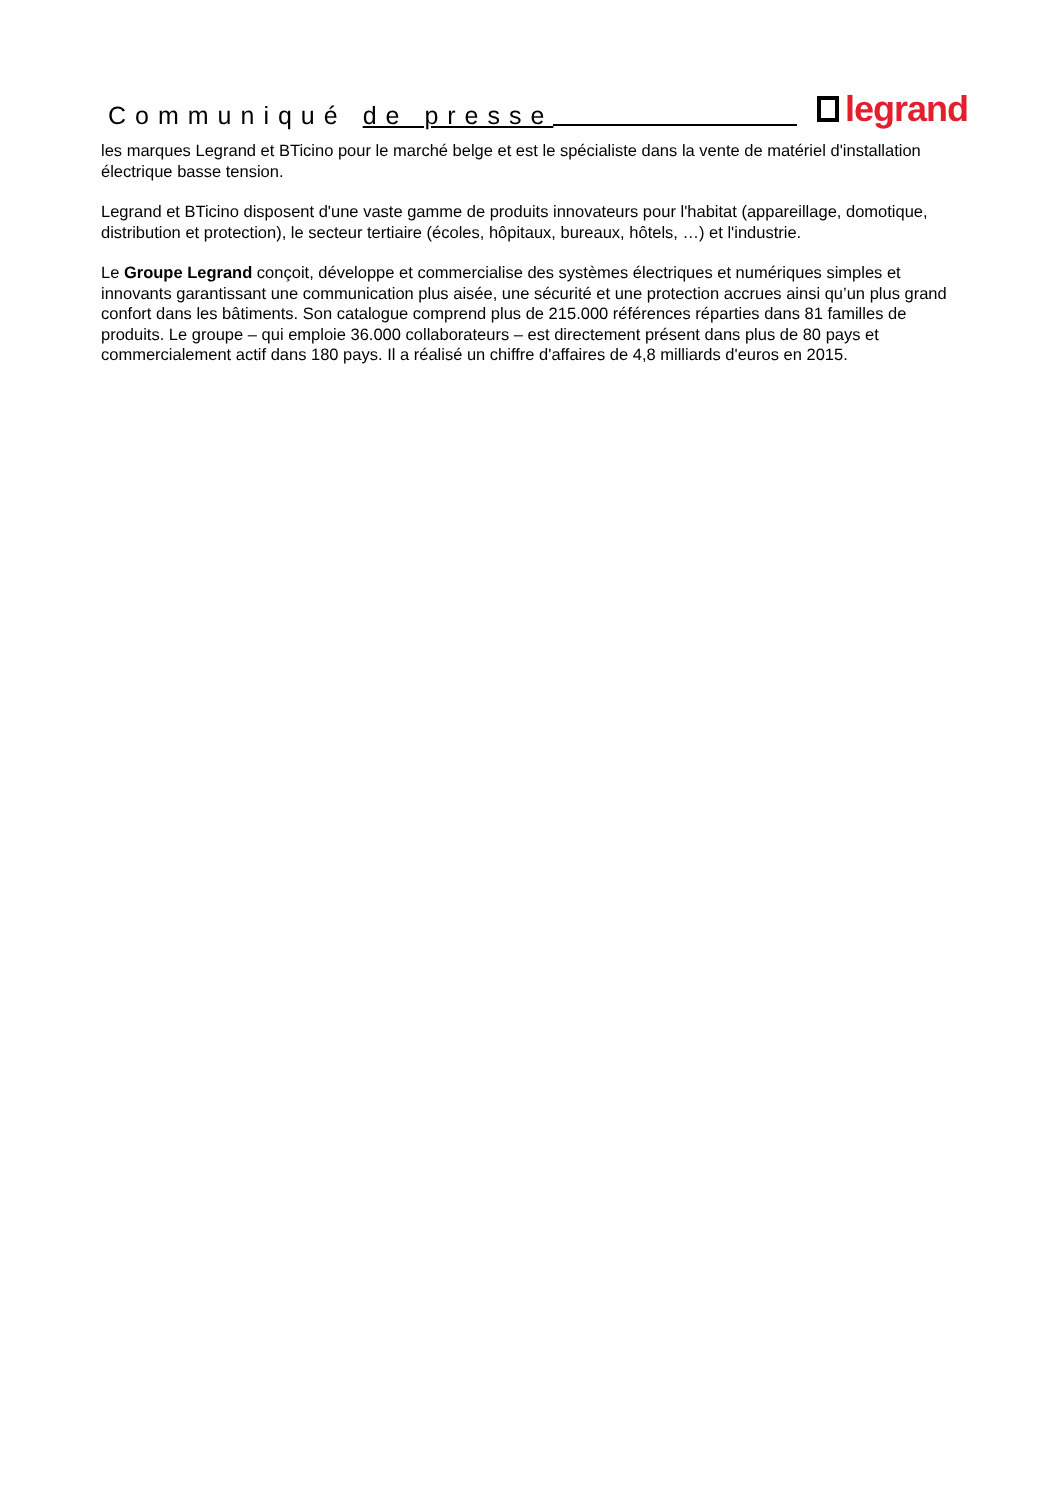Communiqué de presse
legrand
les marques Legrand et BTicino pour le marché belge et est le spécialiste dans la vente de matériel d'installation électrique basse tension.
Legrand et BTicino disposent d'une vaste gamme de produits innovateurs pour l'habitat (appareillage, domotique, distribution et protection), le secteur tertiaire (écoles, hôpitaux, bureaux, hôtels, …) et l'industrie.
Le Groupe Legrand conçoit, développe et commercialise des systèmes électriques et numériques simples et innovants garantissant une communication plus aisée, une sécurité et une protection accrues ainsi qu’un plus grand confort dans les bâtiments. Son catalogue comprend plus de 215.000 références réparties dans 81 familles de produits. Le groupe – qui emploie 36.000 collaborateurs – est directement présent dans plus de 80 pays et commercialement actif dans 180 pays. Il a réalisé un chiffre d'affaires de 4,8 milliards d'euros en 2015.